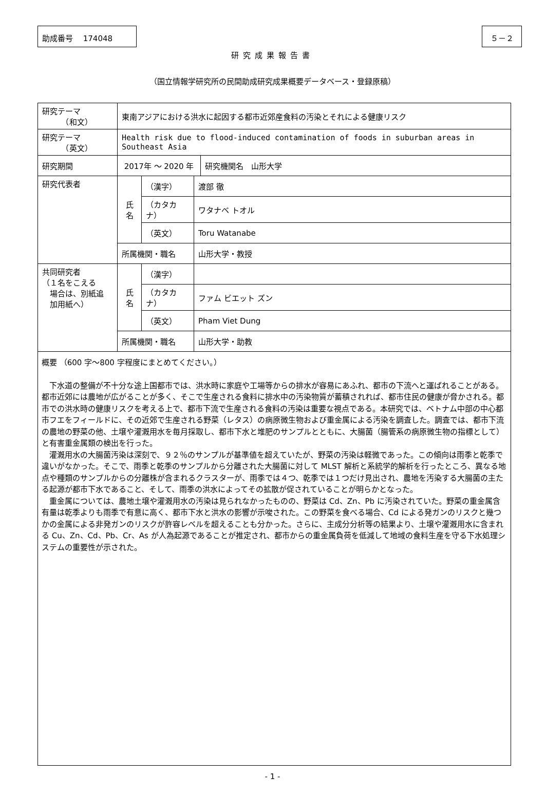助成番号　 174048 ５－２
研究成果報告書
（国立情報学研究所の民間助成研究成果概要データベース・登録原稿）
| 研究テーマ （和文） | 東南アジアにおける洪水に起因する都市近郊産食料の汚染とそれによる健康リスク | | | |
| 研究テーマ （英文） | Health risk due to flood-induced contamination of foods in suburban areas in Southeast Asia | | | |
| 研究期間 | 2017年 ～ 2020 年 | | | 研究機関名 山形大学 |
| 研究代表者 | 氏 名 | （漢字） | 渡部 徹 | |
| | | （カタカナ） | ワタナベ トオル | |
| | | （英文） | Toru Watanabe | |
| | 所属機関・職名 | | 山形大学・教授 | |
| 共同研究者 （１名をこえる 場合は、別紙追 加用紙へ） | 氏 名 | （漢字） | | |
| | | （カタカナ） | ファム ビエット ズン | |
| | | （英文） | Pham Viet Dung | |
| | 所属機関・職名 | | 山形大学・助教 | |
概要 （600 字～800 字程度にまとめてください。）
下水道の整備が不十分な途上国都市では、洪水時に家庭や工場等からの排水が容易にあふれ、都市の下流へと運ばれることがある。都市近郊には農地が広がることが多く、そこで生産される食料に排水中の汚染物質が蓄積されれば、都市住民の健康が脅かされる。都市での洪水時の健康リスクを考える上で、都市下流で生産される食料の汚染は重要な視点である。本研究では、ベトナム中部の中心都市フエをフィールドに、その近郊で生産される野菜（レタス）の病原微生物および重金属による汚染を調査した。調査では、都市下流の農地の野菜の他、土壌や灌漑用水を毎月採取し、都市下水と堆肥のサンプルとともに、大腸菌（腸管系の病原微生物の指標として）と有害重金属類の検出を行った。
灌漑用水の大腸菌汚染は深刻で、９２％のサンプルが基準値を超えていたが、野菜の汚染は軽微であった。この傾向は雨季と乾季で違いがなかった。そこで、雨季と乾季のサンプルから分離された大腸菌に対して MLST 解析と系統学的解析を行ったところ、異なる地点や種類のサンプルからの分離株が含まれるクラスターが、雨季では４つ、乾季では１つだけ見出され、農地を汚染する大腸菌の主たる起源が都市下水であること、そして、雨季の洪水によってその拡散が促されていることが明らかとなった。
重金属については、農地土壌や灌漑用水の汚染は見られなかったものの、野菜は Cd、Zn、Pb に汚染されていた。野菜の重金属含有量は乾季よりも雨季で有意に高く、都市下水と洪水の影響が示唆された。この野菜を食べる場合、Cd による発ガンのリスクと幾つかの金属による非発ガンのリスクが許容レベルを超えることも分かった。さらに、主成分分析等の結果より、土壌や灌漑用水に含まれる Cu、Zn、Cd、Pb、Cr、As が人為起源であることが推定され、都市からの重金属負荷を低減して地域の食料生産を守る下水処理システムの重要性が示された。
- 1 -